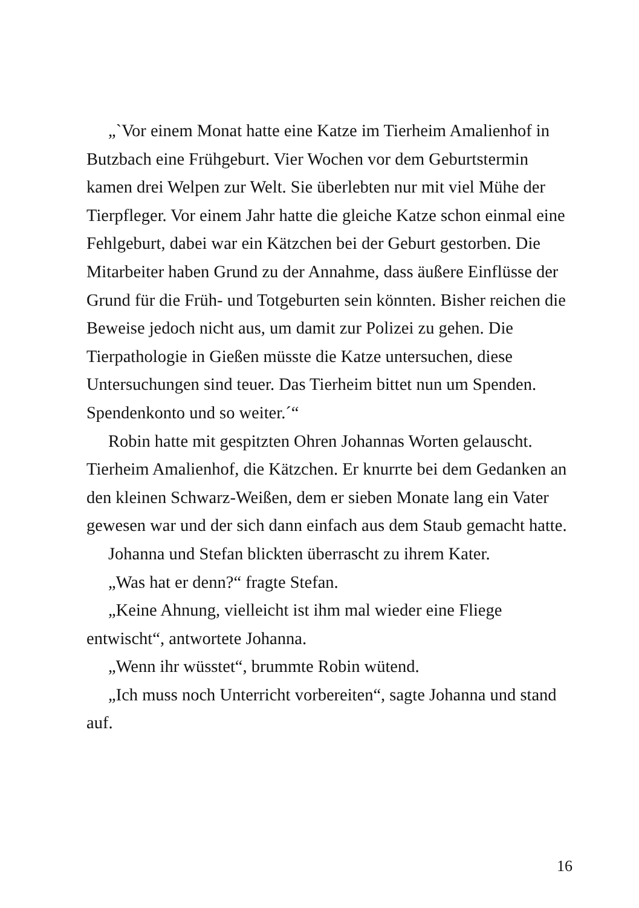„`Vor einem Monat hatte eine Katze im Tierheim Amalienhof in Butzbach eine Frühgeburt. Vier Wochen vor dem Geburtstermin kamen drei Welpen zur Welt. Sie überlebten nur mit viel Mühe der Tierpfleger. Vor einem Jahr hatte die gleiche Katze schon einmal eine Fehlgeburt, dabei war ein Kätzchen bei der Geburt gestorben. Die Mitarbeiter haben Grund zu der Annahme, dass äußere Einflüsse der Grund für die Früh- und Totgeburten sein könnten. Bisher reichen die Beweise jedoch nicht aus, um damit zur Polizei zu gehen. Die Tierpathologie in Gießen müsste die Katze untersuchen, diese Untersuchungen sind teuer. Das Tierheim bittet nun um Spenden. Spendenkonto und so weiter.´“
Robin hatte mit gespitzten Ohren Johannas Worten gelauscht. Tierheim Amalienhof, die Kätzchen. Er knurrte bei dem Gedanken an den kleinen Schwarz-Weißen, dem er sieben Monate lang ein Vater gewesen war und der sich dann einfach aus dem Staub gemacht hatte.
Johanna und Stefan blickten überrascht zu ihrem Kater.
„Was hat er denn?“ fragte Stefan.
„Keine Ahnung, vielleicht ist ihm mal wieder eine Fliege entwischt“, antwortete Johanna.
„Wenn ihr wüsstet“, brummte Robin wütend.
„Ich muss noch Unterricht vorbereiten“, sagte Johanna und stand auf.
16